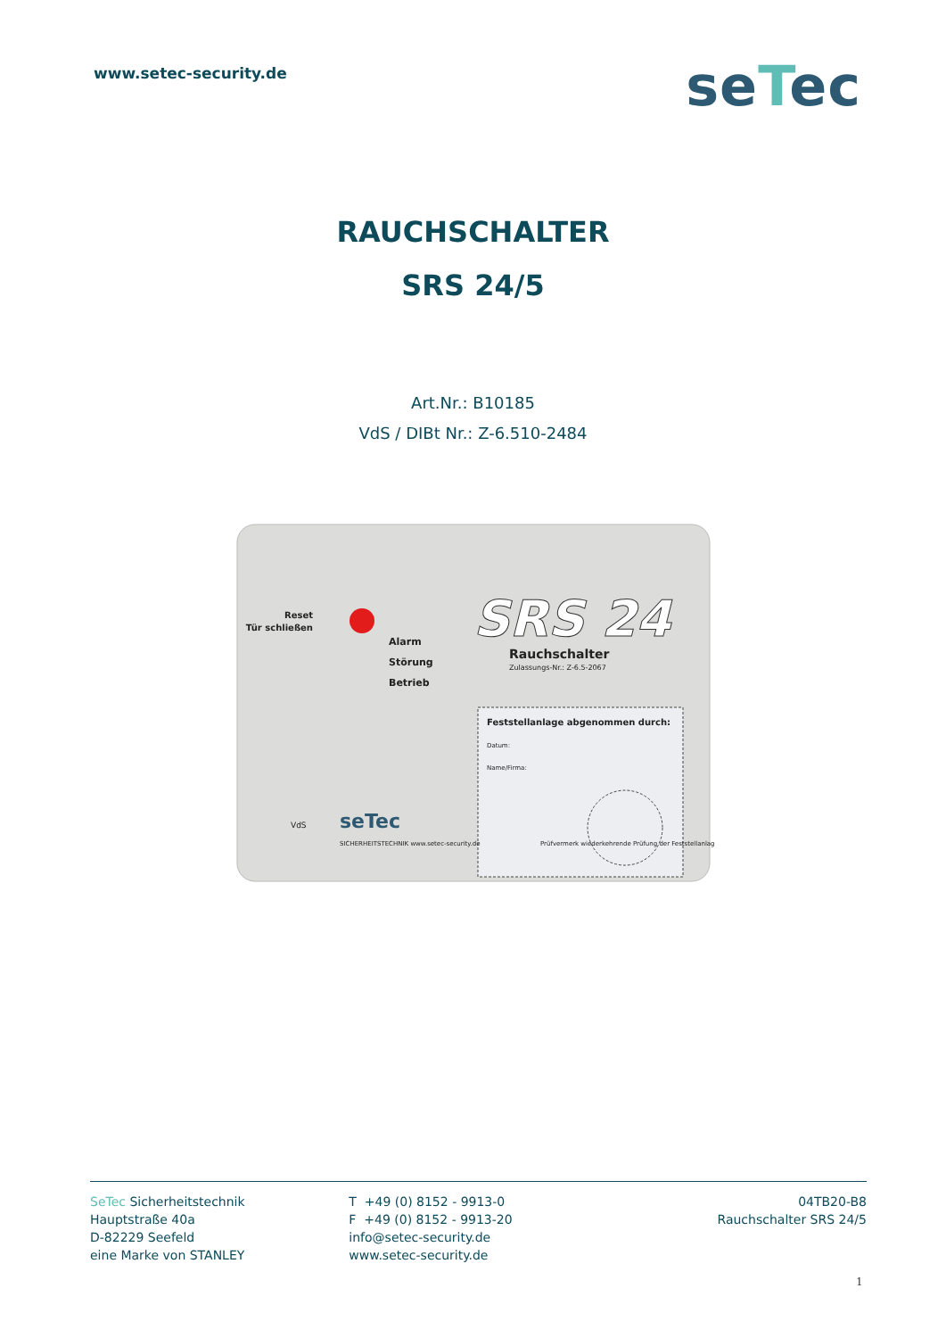www.setec-security.de
seTec
RAUCHSCHALTER
SRS 24/5
Art.Nr.: B10185
VdS / DIBt Nr.: Z-6.510-2484
Reset
Tür schließen
Alarm
Störung
Betrieb
SRS 24
Rauchschalter
Zulassungs-Nr.: Z-6.5-2067
Feststellanlage abgenommen durch:
Datum:
Name/Firma:
Prüfvermerk wiederkehrende Prüfung der Feststellanlage
seTec
SICHERHEITSTECHNIK www.setec-security.de
VdS
SeTec Sicherheitstechnik
Hauptstraße 40a
D-82229 Seefeld
eine Marke von STANLEY
T +49 (0) 8152 - 9913-0
F +49 (0) 8152 - 9913-20
info@setec-security.de
www.setec-security.de
04TB20-B8
Rauchschalter SRS 24/5
1